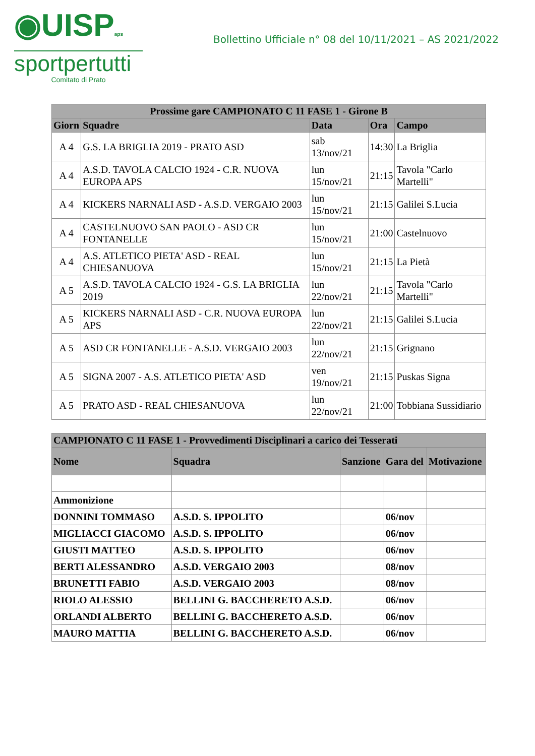◉UISPaps
sportpertutti
Comitato di Prato
Bollettino Ufficiale n° 08 del 10/11/2021 – AS 2021/2022
| Prossime gare CAMPIONATO C 11 FASE 1 - Girone B | | | | |
| --- | --- | --- | --- | --- |
| Giorn | Squadre | Data | Ora | Campo |
| A 4 | G.S. LA BRIGLIA 2019 - PRATO ASD | sab 13/nov/21 | 14:30 | La Briglia |
| A 4 | A.S.D. TAVOLA CALCIO 1924 - C.R. NUOVA EUROPA APS | lun 15/nov/21 | 21:15 | Tavola "Carlo Martelli" |
| A 4 | KICKERS NARNALI ASD - A.S.D. VERGAIO 2003 | lun 15/nov/21 | 21:15 | Galilei S.Lucia |
| A 4 | CASTELNUOVO SAN PAOLO - ASD CR FONTANELLE | lun 15/nov/21 | 21:00 | Castelnuovo |
| A 4 | A.S. ATLETICO PIETA' ASD - REAL CHIESANUOVA | lun 15/nov/21 | 21:15 | La Pietà |
| A 5 | A.S.D. TAVOLA CALCIO 1924 - G.S. LA BRIGLIA 2019 | lun 22/nov/21 | 21:15 | Tavola "Carlo Martelli" |
| A 5 | KICKERS NARNALI ASD - C.R. NUOVA EUROPA APS | lun 22/nov/21 | 21:15 | Galilei S.Lucia |
| A 5 | ASD CR FONTANELLE - A.S.D. VERGAIO 2003 | lun 22/nov/21 | 21:15 | Grignano |
| A 5 | SIGNA 2007 - A.S. ATLETICO PIETA' ASD | ven 19/nov/21 | 21:15 | Puskas Signa |
| A 5 | PRATO ASD - REAL CHIESANUOVA | lun 22/nov/21 | 21:00 | Tobbiana Sussidiario |
| CAMPIONATO C 11 FASE 1 - Provvedimenti Disciplinari a carico dei Tesserati | | | | |
| --- | --- | --- | --- | --- |
| Nome | Squadra | Sanzione | Gara del | Motivazione |
| Ammonizione | | | | |
| DONNINI TOMMASO | A.S.D. S. IPPOLITO | | 06/nov | |
| MIGLIACCI GIACOMO | A.S.D. S. IPPOLITO | | 06/nov | |
| GIUSTI MATTEO | A.S.D. S. IPPOLITO | | 06/nov | |
| BERTI ALESSANDRO | A.S.D. VERGAIO 2003 | | 08/nov | |
| BRUNETTI FABIO | A.S.D. VERGAIO 2003 | | 08/nov | |
| RIOLO ALESSIO | BELLINI G. BACCHERETO A.S.D. | | 06/nov | |
| ORLANDI ALBERTO | BELLINI G. BACCHERETO A.S.D. | | 06/nov | |
| MAURO MATTIA | BELLINI G. BACCHERETO A.S.D. | | 06/nov | |